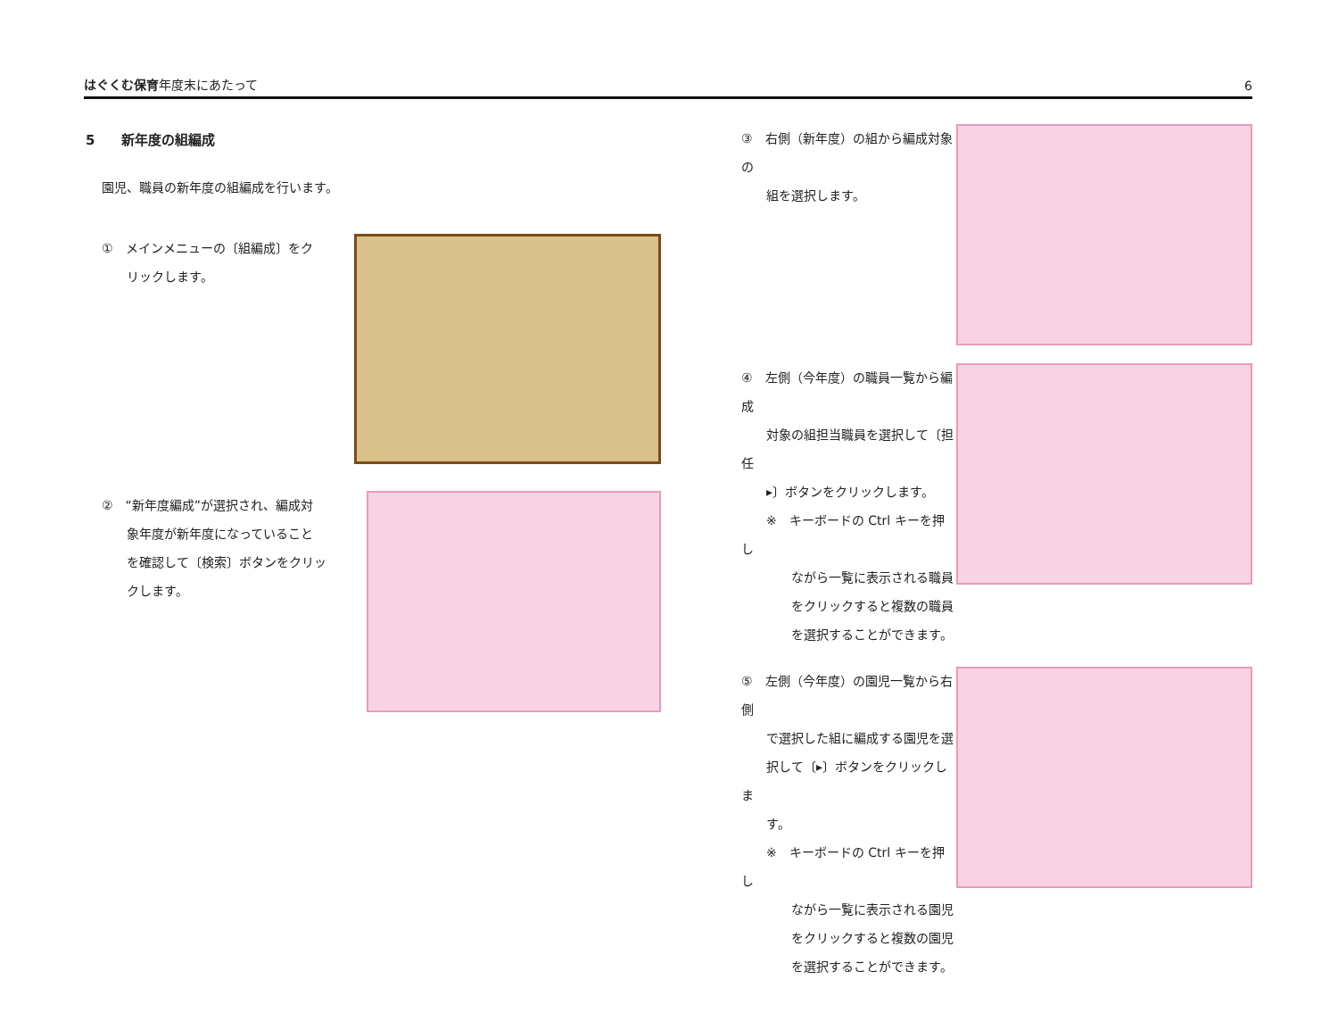はぐくむ保育年度末にあたって 6
5　　新年度の組編成
園児、職員の新年度の組編成を行います。
①　メインメニューの〔組編成〕をク
　　リックします。
②　“新年度編成”が選択され、編成対
　　象年度が新年度になっていること
　　を確認して〔検索〕ボタンをクリッ
　　クします。
③　右側（新年度）の組から編成対象の
　　組を選択します。
④　左側（今年度）の職員一覧から編成
　　対象の組担当職員を選択して〔担任
　　▸〕ボタンをクリックします。
　　※　キーボードの Ctrl キーを押し
　　　　ながら一覧に表示される職員
　　　　をクリックすると複数の職員
　　　　を選択することができます。
⑤　左側（今年度）の園児一覧から右側
　　で選択した組に編成する園児を選
　　択して〔▸〕ボタンをクリックしま
　　す。
　　※　キーボードの Ctrl キーを押し
　　　　ながら一覧に表示される園児
　　　　をクリックすると複数の園児
　　　　を選択することができます。